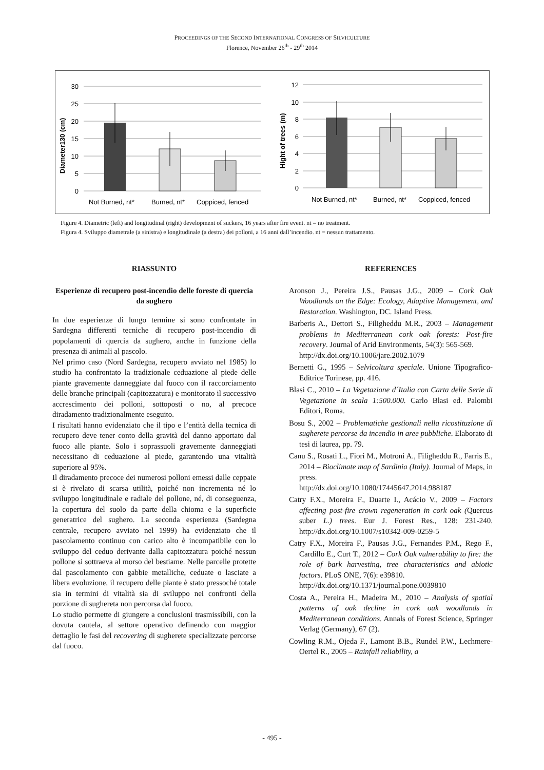PROCEEDINGS OF THE SECOND INTERNATIONAL CONGRESS OF SILVICULTURE
Florence, November 26<sup>th</sup> - 29<sup>th</sup> 2014
30
25
20
15
10
5
0
Diameter130 (cm)
Not Burned, nt*
Burned, nt*
Coppiced, fenced
12
10
8
6
4
2
0
Hight of trees (m)
Not Burned, nt*
Burned, nt*
Coppiced, fenced
Figure 4. Diametric (left) and longitudinal (right) development of suckers, 16 years after fire event. nt = no treatment.
Figura 4. Sviluppo diametrale (a sinistra) e longitudinale (a destra) dei polloni, a 16 anni dall’incendio. nt = nessun trattamento.
RIASSUNTO
Esperienze di recupero post-incendio delle foreste di quercia da sughero
In due esperienze di lungo termine si sono confrontate in Sardegna differenti tecniche di recupero post-incendio di popolamenti di quercia da sughero, anche in funzione della presenza di animali al pascolo.
Nel primo caso (Nord Sardegna, recupero avviato nel 1985) lo studio ha confrontato la tradizionale ceduazione al piede delle piante gravemente danneggiate dal fuoco con il raccorciamento delle branche principali (capitozzatura) e monitorato il successivo accrescimento dei polloni, sottoposti o no, al precoce diradamento tradizionalmente eseguito.
I risultati hanno evidenziato che il tipo e l’entità della tecnica di recupero deve tener conto della gravità del danno apportato dal fuoco alle piante. Solo i soprassuoli gravemente danneggiati necessitano di ceduazione al piede, garantendo una vitalità superiore al 95%.
Il diradamento precoce dei numerosi polloni emessi dalle ceppaie si è rivelato di scarsa utilità, poiché non incrementa né lo sviluppo longitudinale e radiale del pollone, né, di conseguenza, la copertura del suolo da parte della chioma e la superficie generatrice del sughero. La seconda esperienza (Sardegna centrale, recupero avviato nel 1999) ha evidenziato che il pascolamento continuo con carico alto è incompatibile con lo sviluppo del ceduo derivante dalla capitozzatura poiché nessun pollone si sottraeva al morso del bestiame. Nelle parcelle protette dal pascolamento con gabbie metalliche, ceduate o lasciate a libera evoluzione, il recupero delle piante è stato pressoché totale sia in termini di vitalità sia di sviluppo nei confronti della porzione di sughereta non percorsa dal fuoco.
Lo studio permette di giungere a conclusioni trasmissibili, con la dovuta cautela, al settore operativo definendo con maggior dettaglio le fasi del recovering di sugherete specializzate percorse dal fuoco.
REFERENCES
Aronson J., Pereira J.S., Pausas J.G., 2009 – Cork Oak Woodlands on the Edge: Ecology, Adaptive Management, and Restoration. Washington, DC. Island Press.
Barberis A., Dettori S., Filigheddu M.R., 2003 – Management problems in Mediterranean cork oak forests: Post-fire recovery. Journal of Arid Environments, 54(3): 565-569.
http://dx.doi.org/10.1006/jare.2002.1079
Bernetti G., 1995 – Selvicoltura speciale. Unione Tipografico-Editrice Torinese, pp. 416.
Blasi C., 2010 – La Vegetazione d´Italia con Carta delle Serie di Vegetazione in scala 1:500.000. Carlo Blasi ed. Palombi Editori, Roma.
Bosu S., 2002 – Problematiche gestionali nella ricostituzione di sugherete percorse da incendio in aree pubbliche. Elaborato di tesi di laurea, pp. 79.
Canu S., Rosati L., Fiori M., Motroni A., Filigheddu R., Farris E., 2014 – Bioclimate map of Sardinia (Italy). Journal of Maps, in press.
http://dx.doi.org/10.1080/17445647.2014.988187
Catry F.X., Moreira F., Duarte I., Acácio V., 2009 – Factors affecting post-fire crown regeneration in cork oak (Quercus suber L.) trees. Eur J. Forest Res., 128: 231-240. http://dx.doi.org/10.1007/s10342-009-0259-5
Catry F.X., Moreira F., Pausas J.G., Fernandes P.M., Rego F., Cardillo E., Curt T., 2012 – Cork Oak vulnerability to fire: the role of bark harvesting, tree characteristics and abiotic factors. PLoS ONE, 7(6): e39810.
http://dx.doi.org/10.1371/journal.pone.0039810
Costa A., Pereira H., Madeira M., 2010 – Analysis of spatial patterns of oak decline in cork oak woodlands in Mediterranean conditions. Annals of Forest Science, Springer Verlag (Germany), 67 (2).
Cowling R.M., Ojeda F., Lamont B.B., Rundel P.W., Lechmere-Oertel R., 2005 – Rainfall reliability, a
- 495 -